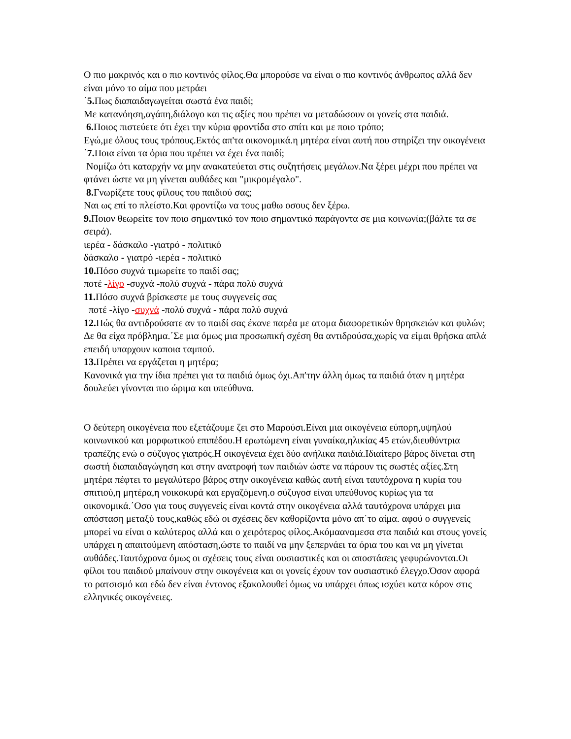Ο πιο μακρινός και ο πιο κοντινός φίλος.Θα μπορούσε να είναι ο πιο κοντινός άνθρωπος αλλά δεν είναι μόνο το αίμα που μετράει
΄5. Πως διαπαιδαγωγείται σωστά ένα παιδί;
Με κατανόηση,αγάπη,διάλογο και τις αξίες που πρέπει να μεταδώσουν οι γονείς στα παιδιά.
6. Ποιος πιστεύετε ότι έχει την κύρια φροντίδα στο σπίτι και με ποιο τρόπο;
Εγώ,με όλους τους τρόπους.Εκτός απ'τα οικονομικά.η μητέρα είναι αυτή που στηρίζει την οικογένεια
΄7. Ποια είναι τα όρια που πρέπει να έχει ένα παιδί;
Νομίζω ότι καταρχήν να μην ανακατεύεται στις συζητήσεις μεγάλων.Να ξέρει μέχρι που πρέπει να φτάνει ώστε να μη γίνεται αυθάδες και "μικρομέγαλο".
8. Γνωρίζετε τους φίλους του παιδιού σας;
Ναι ως επί το πλείστο.Και φροντίζω να τους μαθω οσους δεν ξέρω.
9. Ποιον θεωρείτε τον ποιο σημαντικό τον ποιο σημαντικό παράγοντα σε μια κοινωνία;(βάλτε τα σε σειρά).
ιερέα - δάσκαλο -γιατρό - πολιτικό
δάσκαλο - γιατρό -ιερέα - πολιτικό
10. Πόσο συχνά τιμωρείτε το παιδί σας;
ποτέ -λίγο -συχνά -πολύ συχνά - πάρα πολύ συχνά
11. Πόσο συχνά βρίσκεστε με τους συγγενείς σας
ποτέ -λίγο -συχνά -πολύ συχνά - πάρα πολύ συχνά
12. Πώς θα αντιδρούσατε αν το παιδί σας έκανε παρέα με ατομα διαφορετικών θρησκειών και φυλών;
Δε θα είχα πρόβλημα.΄Σε μια όμως μια προσωπική σχέση θα αντιδρούσα,χωρίς να είμαι θρήσκα απλά επειδή υπαρχουν καποια ταμπού.
13. Πρέπει να εργάζεται η μητέρα;
Κανονικά για την ίδια πρέπει για τα παιδιά όμως όχι.Απ'την άλλη όμως τα παιδιά όταν η μητέρα δουλεύει γίνονται πιο ώριμα και υπεύθυνα.
Ο δεύτερη οικογένεια που εξετάζουμε ζει στο Μαρούσι.Είναι μια οικογένεια εύπορη,υψηλού κοινωνικού και μορφωτικού επιπέδου.Η ερωτώμενη είναι γυναίκα,ηλικίας 45 ετών,διευθύντρια τραπέζης ενώ ο σύζυγος γιατρός.Η οικογένεια έχει δύο ανήλικα παιδιά.Ιδιαίτερο βάρος δίνεται στη σωστή διαπαιδαγώγηση και στην ανατροφή των παιδιών ώστε να πάρουν τις σωστές αξίες.Στη μητέρα πέφτει το μεγαλύτερο βάρος στην οικογένεια καθώς αυτή είναι ταυτόχρονα η κυρία του σπιτιού,η μητέρα,η νοικοκυρά και εργαζόμενη.ο σύζυγοσ είναι υπεύθυνος κυρίως για τα οικονομικά.΄Οσο για τους συγγενείς είναι κοντά στην οικογένεια αλλά ταυτόχρονα υπάρχει μια απόσταση μεταξύ τους,καθώς εδώ οι σχέσεις δεν καθορίζοντα μόνο απ΄το αίμα. αφού ο συγγενείς μπορεί να είναι ο καλύτερος αλλά και ο χειρότερος φίλος.Ακόμααναμεσα στα παιδιά και στους γονείς υπάρχει η απαιτούμενη απόσταση,ώστε το παιδί να μην ξεπερνάει τα όρια του και να μη γίνεται αυθάδες.Ταυτόχρονα όμως οι σχέσεις τους είναι ουσιαστικές και οι αποστάσεις γεφυρώνονται.Οι φίλοι του παιδιού μπαίνουν στην οικογένεια και οι γονείς έχουν τον ουσιαστικό έλεγχο.Όσον αφορά το ρατσισμό και εδώ δεν είναι έντονος εξακολουθεί όμως να υπάρχει όπως ισχύει κατα κόρον στις ελληνικές οικογένειες.